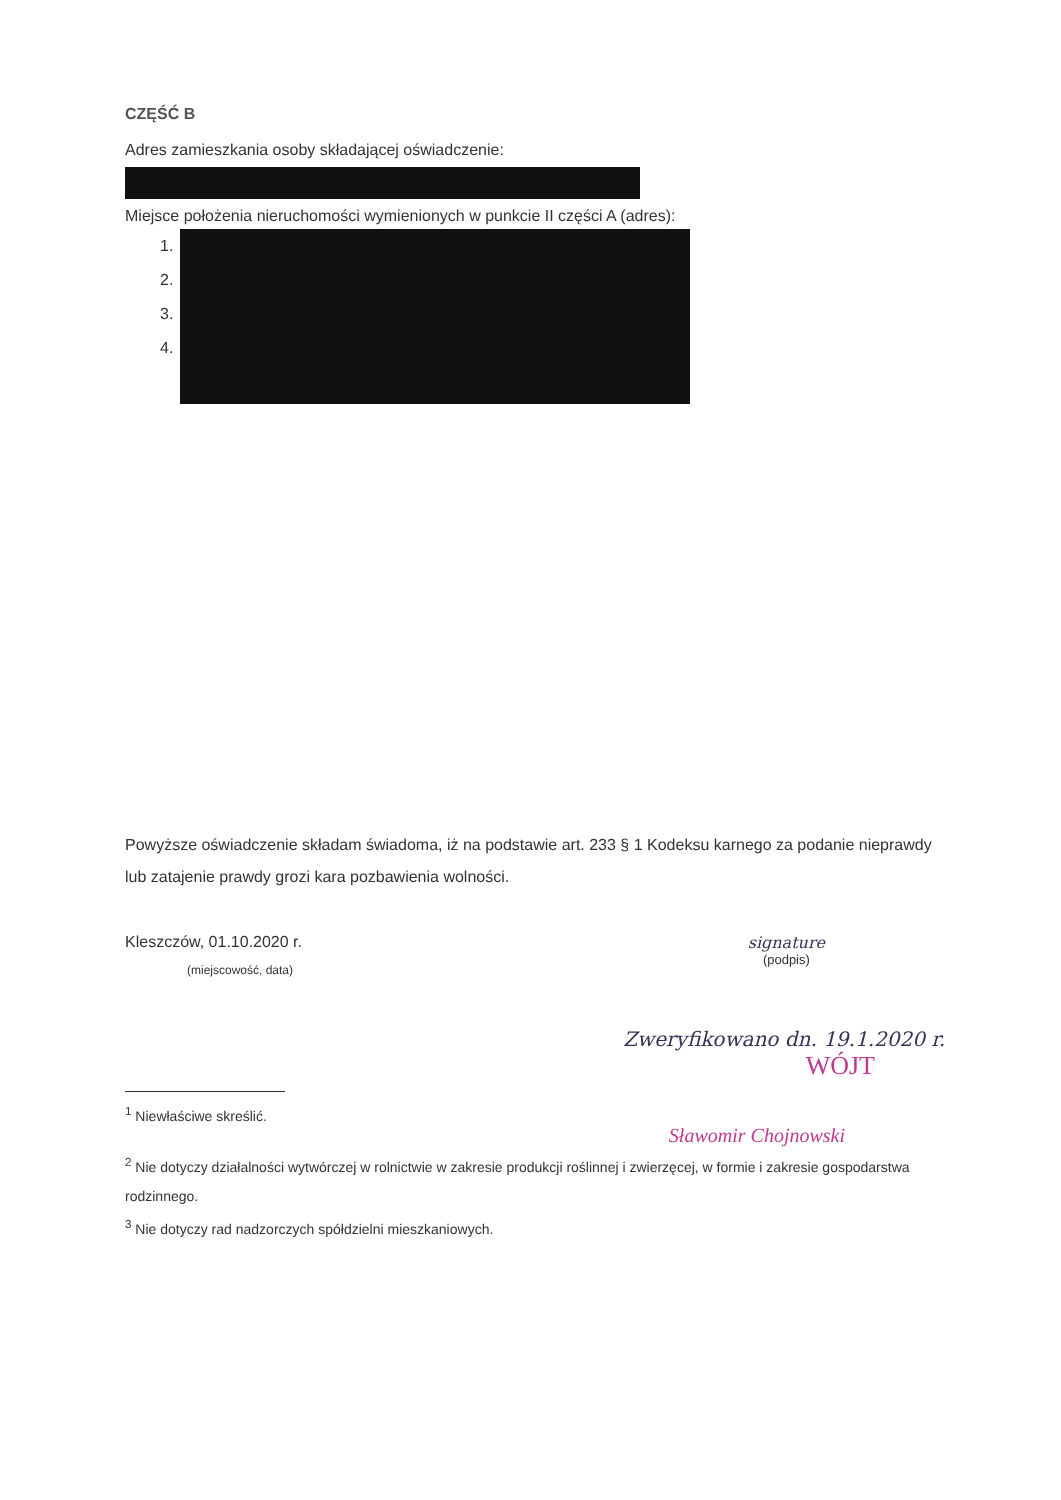CZĘŚĆ B
Adres zamieszkania osoby składającej oświadczenie:
Miejsce położenia nieruchomości wymienionych w punkcie II części A (adres):
1.
2.
3.
4.
Powyższe oświadczenie składam świadoma, iż na podstawie art. 233 § 1 Kodeksu karnego za podanie nieprawdy lub zatajenie prawdy grozi kara pozbawienia wolności.
Kleszczów, 01.10.2020 r.
(miejscowość, data)
signature
(podpis)
Zweryfikowano dn. 19.1.2020 r.
WÓJT
<sup>1</sup> Niewłaściwe skreślić.
Sławomir Chojnowski
<sup>2</sup> Nie dotyczy działalności wytwórczej w rolnictwie w zakresie produkcji roślinnej i zwierzęcej, w formie i zakresie gospodarstwa rodzinnego.
<sup>3</sup> Nie dotyczy rad nadzorczych spółdzielni mieszkaniowych.